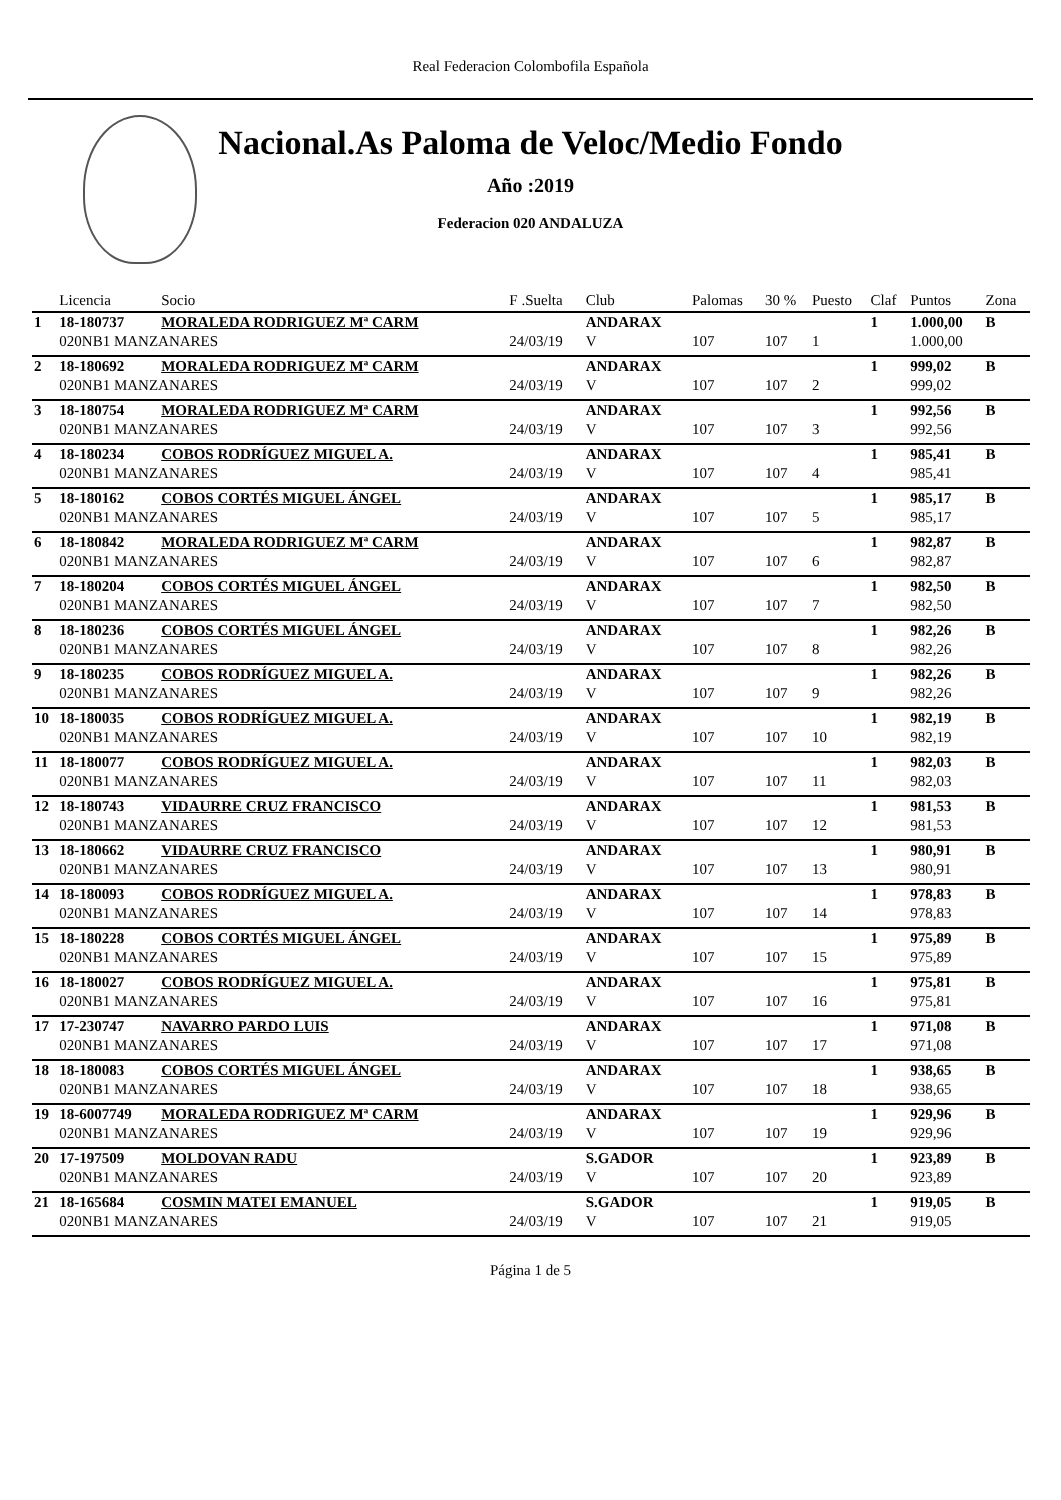Real Federacion Colombofila Española
Nacional.As Paloma de Veloc/Medio Fondo
Año :2019
Federacion 020 ANDALUZA
| | Licencia | Socio | F .Suelta | Club | Palomas | 30 % | Puesto | Claf | Puntos | Zona |
| --- | --- | --- | --- | --- | --- | --- | --- | --- | --- | --- |
| 1 | 18-180737 | MORALEDA RODRIGUEZ Mª CARM | | ANDARAX | | | | 1 | 1.000,00 | B |
| | 020NB1 MANZANARES | | 24/03/19 | V | 107 | 107 | 1 | | 1.000,00 | |
| 2 | 18-180692 | MORALEDA RODRIGUEZ Mª CARM | | ANDARAX | | | | 1 | 999,02 | B |
| | 020NB1 MANZANARES | | 24/03/19 | V | 107 | 107 | 2 | | 999,02 | |
| 3 | 18-180754 | MORALEDA RODRIGUEZ Mª CARM | | ANDARAX | | | | 1 | 992,56 | B |
| | 020NB1 MANZANARES | | 24/03/19 | V | 107 | 107 | 3 | | 992,56 | |
| 4 | 18-180234 | COBOS RODRÍGUEZ MIGUEL A. | | ANDARAX | | | | 1 | 985,41 | B |
| | 020NB1 MANZANARES | | 24/03/19 | V | 107 | 107 | 4 | | 985,41 | |
| 5 | 18-180162 | COBOS CORTÉS MIGUEL ÁNGEL | | ANDARAX | | | | 1 | 985,17 | B |
| | 020NB1 MANZANARES | | 24/03/19 | V | 107 | 107 | 5 | | 985,17 | |
| 6 | 18-180842 | MORALEDA RODRIGUEZ Mª CARM | | ANDARAX | | | | 1 | 982,87 | B |
| | 020NB1 MANZANARES | | 24/03/19 | V | 107 | 107 | 6 | | 982,87 | |
| 7 | 18-180204 | COBOS CORTÉS MIGUEL ÁNGEL | | ANDARAX | | | | 1 | 982,50 | B |
| | 020NB1 MANZANARES | | 24/03/19 | V | 107 | 107 | 7 | | 982,50 | |
| 8 | 18-180236 | COBOS CORTÉS MIGUEL ÁNGEL | | ANDARAX | | | | 1 | 982,26 | B |
| | 020NB1 MANZANARES | | 24/03/19 | V | 107 | 107 | 8 | | 982,26 | |
| 9 | 18-180235 | COBOS RODRÍGUEZ MIGUEL A. | | ANDARAX | | | | 1 | 982,26 | B |
| | 020NB1 MANZANARES | | 24/03/19 | V | 107 | 107 | 9 | | 982,26 | |
| 10 | 18-180035 | COBOS RODRÍGUEZ MIGUEL A. | | ANDARAX | | | | 1 | 982,19 | B |
| | 020NB1 MANZANARES | | 24/03/19 | V | 107 | 107 | 10 | | 982,19 | |
| 11 | 18-180077 | COBOS RODRÍGUEZ MIGUEL A. | | ANDARAX | | | | 1 | 982,03 | B |
| | 020NB1 MANZANARES | | 24/03/19 | V | 107 | 107 | 11 | | 982,03 | |
| 12 | 18-180743 | VIDAURRE CRUZ FRANCISCO | | ANDARAX | | | | 1 | 981,53 | B |
| | 020NB1 MANZANARES | | 24/03/19 | V | 107 | 107 | 12 | | 981,53 | |
| 13 | 18-180662 | VIDAURRE CRUZ FRANCISCO | | ANDARAX | | | | 1 | 980,91 | B |
| | 020NB1 MANZANARES | | 24/03/19 | V | 107 | 107 | 13 | | 980,91 | |
| 14 | 18-180093 | COBOS RODRÍGUEZ MIGUEL A. | | ANDARAX | | | | 1 | 978,83 | B |
| | 020NB1 MANZANARES | | 24/03/19 | V | 107 | 107 | 14 | | 978,83 | |
| 15 | 18-180228 | COBOS CORTÉS MIGUEL ÁNGEL | | ANDARAX | | | | 1 | 975,89 | B |
| | 020NB1 MANZANARES | | 24/03/19 | V | 107 | 107 | 15 | | 975,89 | |
| 16 | 18-180027 | COBOS RODRÍGUEZ MIGUEL A. | | ANDARAX | | | | 1 | 975,81 | B |
| | 020NB1 MANZANARES | | 24/03/19 | V | 107 | 107 | 16 | | 975,81 | |
| 17 | 17-230747 | NAVARRO PARDO LUIS | | ANDARAX | | | | 1 | 971,08 | B |
| | 020NB1 MANZANARES | | 24/03/19 | V | 107 | 107 | 17 | | 971,08 | |
| 18 | 18-180083 | COBOS CORTÉS MIGUEL ÁNGEL | | ANDARAX | | | | 1 | 938,65 | B |
| | 020NB1 MANZANARES | | 24/03/19 | V | 107 | 107 | 18 | | 938,65 | |
| 19 | 18-6007749 | MORALEDA RODRIGUEZ Mª CARM | | ANDARAX | | | | 1 | 929,96 | B |
| | 020NB1 MANZANARES | | 24/03/19 | V | 107 | 107 | 19 | | 929,96 | |
| 20 | 17-197509 | MOLDOVAN RADU | | S.GADOR | | | | 1 | 923,89 | B |
| | 020NB1 MANZANARES | | 24/03/19 | V | 107 | 107 | 20 | | 923,89 | |
| 21 | 18-165684 | COSMIN MATEI EMANUEL | | S.GADOR | | | | 1 | 919,05 | B |
| | 020NB1 MANZANARES | | 24/03/19 | V | 107 | 107 | 21 | | 919,05 | |
Página 1 de 5